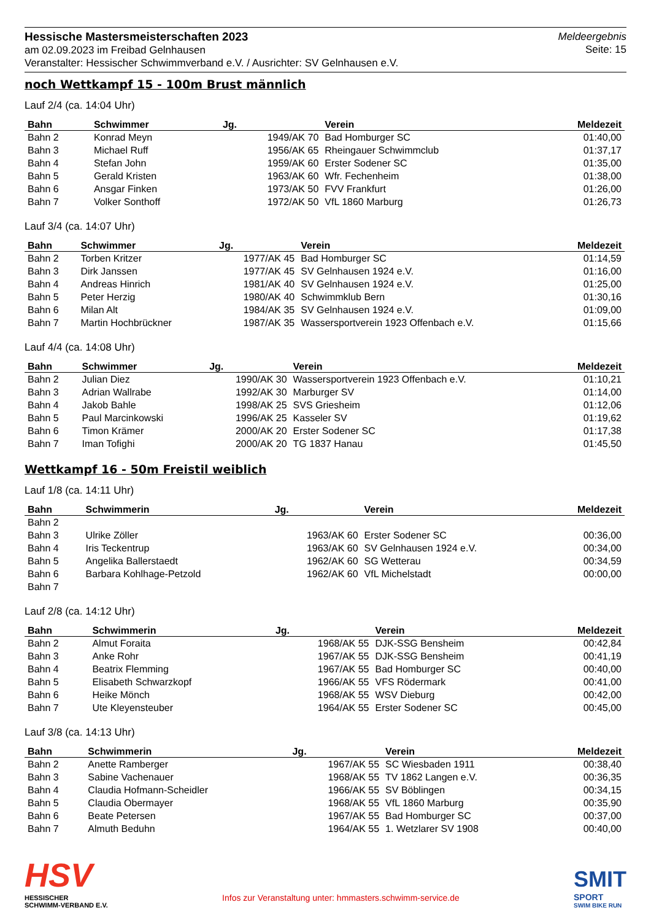Hessische Mastersmeisterschaften 2023
am 02.09.2023 im Freibad Gelnhausen
Veranstalter: Hessischer Schwimmverband e.V. / Ausrichter: SV Gelnhausen e.V.
Meldeergebnis
Seite: 15
noch Wettkampf 15 - 100m Brust männlich
Lauf 2/4 (ca. 14:04 Uhr)
| Bahn | Schwimmer | Jg. | Verein | Meldezeit |
| --- | --- | --- | --- | --- |
| Bahn 2 | Konrad Meyn | 1949/AK 70 | Bad Homburger SC | 01:40,00 |
| Bahn 3 | Michael Ruff | 1956/AK 65 | Rheingauer Schwimmclub | 01:37,17 |
| Bahn 4 | Stefan John | 1959/AK 60 | Erster Sodener SC | 01:35,00 |
| Bahn 5 | Gerald Kristen | 1963/AK 60 | Wfr. Fechenheim | 01:38,00 |
| Bahn 6 | Ansgar Finken | 1973/AK 50 | FVV Frankfurt | 01:26,00 |
| Bahn 7 | Volker Sonthoff | 1972/AK 50 | VfL 1860 Marburg | 01:26,73 |
Lauf 3/4 (ca. 14:07 Uhr)
| Bahn | Schwimmer | Jg. | Verein | Meldezeit |
| --- | --- | --- | --- | --- |
| Bahn 2 | Torben Kritzer | 1977/AK 45 | Bad Homburger SC | 01:14,59 |
| Bahn 3 | Dirk Janssen | 1977/AK 45 | SV Gelnhausen 1924 e.V. | 01:16,00 |
| Bahn 4 | Andreas Hinrich | 1981/AK 40 | SV Gelnhausen 1924 e.V. | 01:25,00 |
| Bahn 5 | Peter Herzig | 1980/AK 40 | Schwimmklub Bern | 01:30,16 |
| Bahn 6 | Milan Alt | 1984/AK 35 | SV Gelnhausen 1924 e.V. | 01:09,00 |
| Bahn 7 | Martin Hochbrückner | 1987/AK 35 | Wassersportverein 1923 Offenbach e.V. | 01:15,66 |
Lauf 4/4 (ca. 14:08 Uhr)
| Bahn | Schwimmer | Jg. | Verein | Meldezeit |
| --- | --- | --- | --- | --- |
| Bahn 2 | Julian Diez | 1990/AK 30 | Wassersportverein 1923 Offenbach e.V. | 01:10,21 |
| Bahn 3 | Adrian Wallrabe | 1992/AK 30 | Marburger SV | 01:14,00 |
| Bahn 4 | Jakob Bahle | 1998/AK 25 | SVS Griesheim | 01:12,06 |
| Bahn 5 | Paul Marcinkowski | 1996/AK 25 | Kasseler SV | 01:19,62 |
| Bahn 6 | Timon Krämer | 2000/AK 20 | Erster Sodener SC | 01:17,38 |
| Bahn 7 | Iman Tofighi | 2000/AK 20 | TG 1837 Hanau | 01:45,50 |
Wettkampf 16 - 50m Freistil weiblich
Lauf 1/8 (ca. 14:11 Uhr)
| Bahn | Schwimmerin | Jg. | Verein | Meldezeit |
| --- | --- | --- | --- | --- |
| Bahn 2 | | | | |
| Bahn 3 | Ulrike Zöller | 1963/AK 60 | Erster Sodener SC | 00:36,00 |
| Bahn 4 | Iris Teckentrup | 1963/AK 60 | SV Gelnhausen 1924 e.V. | 00:34,00 |
| Bahn 5 | Angelika Ballerstaedt | 1962/AK 60 | SG Wetterau | 00:34,59 |
| Bahn 6 | Barbara Kohlhage-Petzold | 1962/AK 60 | VfL Michelstadt | 00:00,00 |
| Bahn 7 | | | | |
Lauf 2/8 (ca. 14:12 Uhr)
| Bahn | Schwimmerin | Jg. | Verein | Meldezeit |
| --- | --- | --- | --- | --- |
| Bahn 2 | Almut Foraita | 1968/AK 55 | DJK-SSG Bensheim | 00:42,84 |
| Bahn 3 | Anke Rohr | 1967/AK 55 | DJK-SSG Bensheim | 00:41,19 |
| Bahn 4 | Beatrix Flemming | 1967/AK 55 | Bad Homburger SC | 00:40,00 |
| Bahn 5 | Elisabeth Schwarzkopf | 1966/AK 55 | VFS Rödermark | 00:41,00 |
| Bahn 6 | Heike Mönch | 1968/AK 55 | WSV Dieburg | 00:42,00 |
| Bahn 7 | Ute Kleyensteuber | 1964/AK 55 | Erster Sodener SC | 00:45,00 |
Lauf 3/8 (ca. 14:13 Uhr)
| Bahn | Schwimmerin | Jg. | Verein | Meldezeit |
| --- | --- | --- | --- | --- |
| Bahn 2 | Anette Ramberger | 1967/AK 55 | SC Wiesbaden 1911 | 00:38,40 |
| Bahn 3 | Sabine Vachenauer | 1968/AK 55 | TV 1862 Langen e.V. | 00:36,35 |
| Bahn 4 | Claudia Hofmann-Scheidler | 1966/AK 55 | SV Böblingen | 00:34,15 |
| Bahn 5 | Claudia Obermayer | 1968/AK 55 | VfL 1860 Marburg | 00:35,90 |
| Bahn 6 | Beate Petersen | 1967/AK 55 | Bad Homburger SC | 00:37,00 |
| Bahn 7 | Almuth Beduhn | 1964/AK 55 | 1. Wetzlarer SV 1908 | 00:40,00 |
HSV
HESSISCHER
SCHWIMM-VERBAND E.V.
Infos zur Veranstaltung unter: hmmasters.schwimm-service.de
SMIT
SPORT
SWIM BIKE RUN